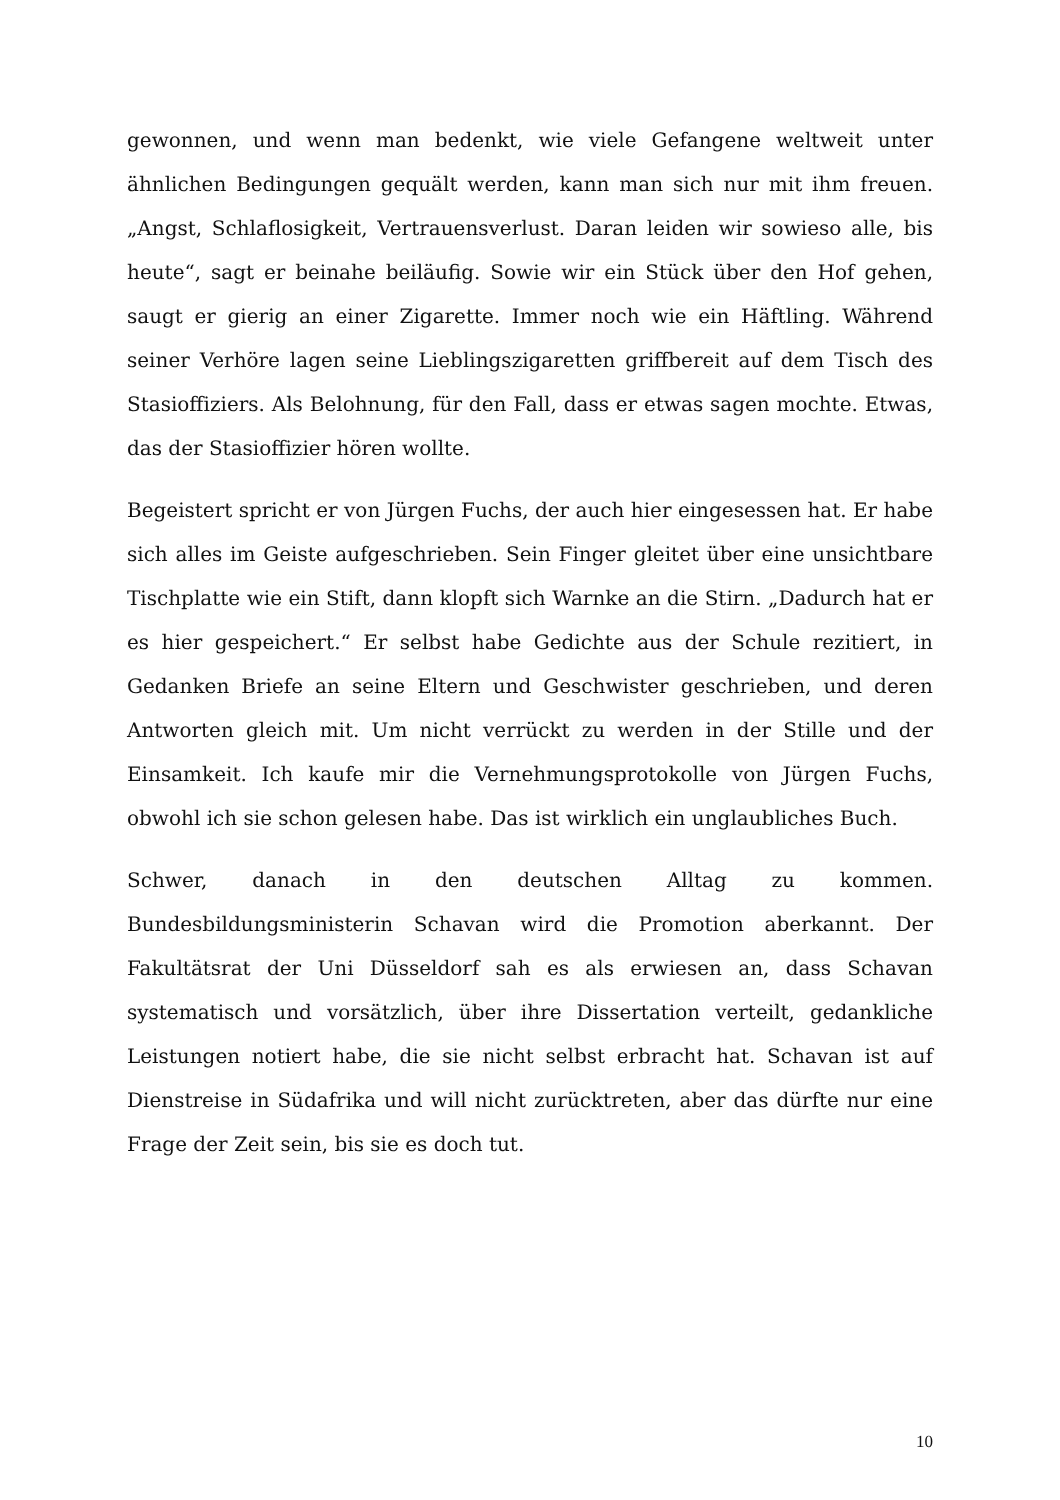gewonnen, und wenn man bedenkt, wie viele Gefangene weltweit unter ähnlichen Bedingungen gequält werden, kann man sich nur mit ihm freuen. „Angst, Schlaflosigkeit, Vertrauensverlust. Daran leiden wir sowieso alle, bis heute“, sagt er beinahe beiläufig. Sowie wir ein Stück über den Hof gehen, saugt er gierig an einer Zigarette. Immer noch wie ein Häftling. Während seiner Verhöre lagen seine Lieblingszigaretten griffbereit auf dem Tisch des Stasioffiziers. Als Belohnung, für den Fall, dass er etwas sagen mochte. Etwas, das der Stasioffizier hören wollte.
Begeistert spricht er von Jürgen Fuchs, der auch hier eingesessen hat. Er habe sich alles im Geiste aufgeschrieben. Sein Finger gleitet über eine unsichtbare Tischplatte wie ein Stift, dann klopft sich Warnke an die Stirn. „Dadurch hat er es hier gespeichert.“ Er selbst habe Gedichte aus der Schule rezitiert, in Gedanken Briefe an seine Eltern und Geschwister geschrieben, und deren Antworten gleich mit. Um nicht verrückt zu werden in der Stille und der Einsamkeit. Ich kaufe mir die Vernehmungsprotokolle von Jürgen Fuchs, obwohl ich sie schon gelesen habe. Das ist wirklich ein unglaubliches Buch.
Schwer, danach in den deutschen Alltag zu kommen. Bundesbildungsministerin Schavan wird die Promotion aberkannt. Der Fakultätsrat der Uni Düsseldorf sah es als erwiesen an, dass Schavan systematisch und vorsätzlich, über ihre Dissertation verteilt, gedankliche Leistungen notiert habe, die sie nicht selbst erbracht hat. Schavan ist auf Dienstreise in Südafrika und will nicht zurücktreten, aber das dürfte nur eine Frage der Zeit sein, bis sie es doch tut.
10